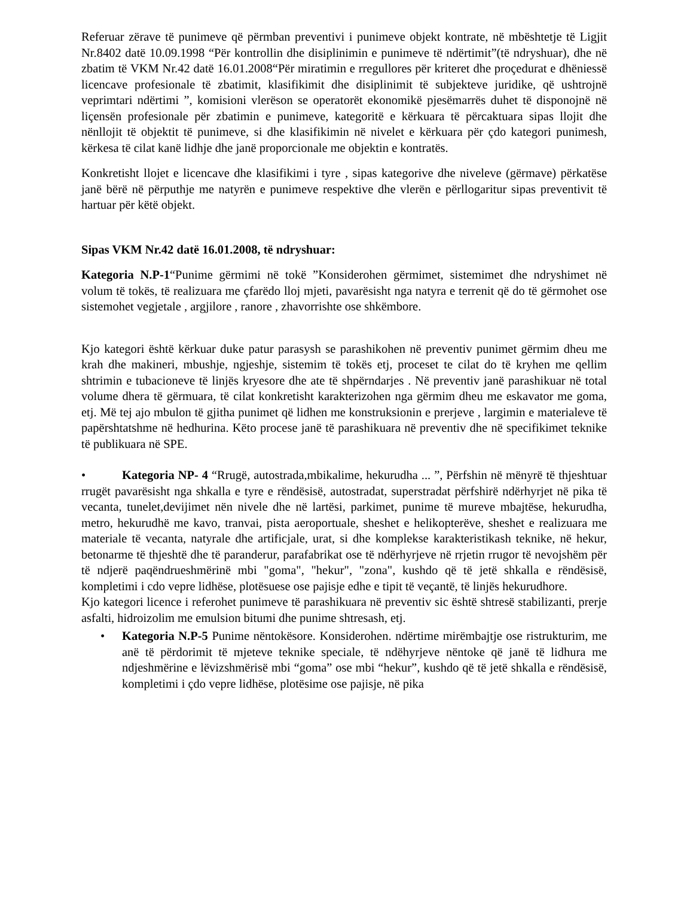Referuar zërave të punimeve që përmban preventivi i punimeve objekt kontrate, në mbështetje të Ligjit Nr.8402 datë 10.09.1998 “Për kontrollin dhe disiplinimin e punimeve të ndërtimit”(të ndryshuar), dhe në zbatim të VKM Nr.42 datë 16.01.2008“Për miratimin e rregullores për kriteret dhe proçedurat e dhëniessë licencave profesionale të zbatimit, klasifikimit dhe disiplinimit të subjekteve juridike, që ushtrojnë veprimtari ndërtimi ”, komisioni vlerëson se operatorët ekonomikë pjesëmarrës duhet të disponojnë në liçensën profesionale për zbatimin e punimeve, kategoritë e kërkuara të përcaktuara sipas llojit dhe nënllojit të objektit të punimeve, si dhe klasifikimin në nivelet e kërkuara për çdo kategori punimesh, kërkesa të cilat kanë lidhje dhe janë proporcionale me objektin e kontratës.
Konkretisht llojet e licencave dhe klasifikimi i tyre , sipas kategorive dhe niveleve (gërmave) përkatëse janë bërë në përputhje me natyrën e punimeve respektive dhe vlerën e përllogaritur sipas preventivit të hartuar për këtë objekt.
Sipas VKM Nr.42 datë 16.01.2008, të ndryshuar:
Kategoria N.P-1“Punime gërmimi në tokë ”Konsiderohen gërmimet, sistemimet dhe ndryshimet në volum të tokës, të realizuara me çfarëdo lloj mjeti, pavarësisht nga natyra e terrenit që do të gërmohet ose sistemohet vegjetale , argjilore , ranore , zhavorrishte ose shkëmbore.
Kjo kategori është kërkuar duke patur parasysh se parashikohen në preventiv punimet gërmim dheu me krah dhe makineri, mbushje, ngjeshje, sistemim të tokës etj, proceset te cilat do të kryhen me qellim shtrimin e tubacioneve të linjës kryesore dhe ate të shpërndarjes . Në preventiv janë parashikuar në total volume dhera të gërmuara, të cilat konkretisht karakterizohen nga gërmim dheu me eskavator me goma, etj. Më tej ajo mbulon të gjitha punimet që lidhen me konstruksionin e prerjeve , largimin e materialeve të papërshtatshme në hedhurina. Këto procese janë të parashikuara në preventiv dhe në specifikimet teknike të publikuara në SPE.
• Kategoria NP- 4 “Rrugë, autostrada,mbikalime, hekurudha ... ”, Përfshin në mënyrë të thjeshtuar rrugët pavarësisht nga shkalla e tyre e rëndësisë, autostradat, superstradat përfshirë ndërhyrjet në pika të vecanta, tunelet,devijimet nën nivele dhe në lartësi, parkimet, punime të mureve mbajtëse, hekurudha, metro, hekurudhë me kavo, tranvai, pista aeroportuale, sheshet e helikopterëve, sheshet e realizuara me materiale të vecanta, natyrale dhe artificjale, urat, si dhe komplekse karakteristikash teknike, në hekur, betonarme të thjeshtë dhe të paranderur, parafabrikat ose të ndërhyrjeve në rrjetin rrugor të nevojshëm për të ndjerë paqëndrueshmërinë mbi "goma", "hekur", "zona", kushdo që të jetë shkalla e rëndësisë, kompletimi i cdo vepre lidhëse, plotësuese ose pajisje edhe e tipit të veçantë, të linjës hekurudhore.
Kjo kategori licence i referohet punimeve të parashikuara në preventiv sic është shtresë stabilizanti, prerje asfalti, hidroizolim me emulsion bitumi dhe punime shtresash, etj.
• Kategoria N.P-5 Punime nëntokësore. Konsiderohen. ndërtime mirëmbajtje ose ristrukturim, me anë të përdorimit të mjeteve teknike speciale, të ndëhyrjeve nëntoke që janë të lidhura me ndjeshmërine e lëvizshmërisë mbi “goma” ose mbi “hekur”, kushdo që të jetë shkalla e rëndësisë, kompletimi i çdo vepre lidhëse, plotësime ose pajisje, në pika